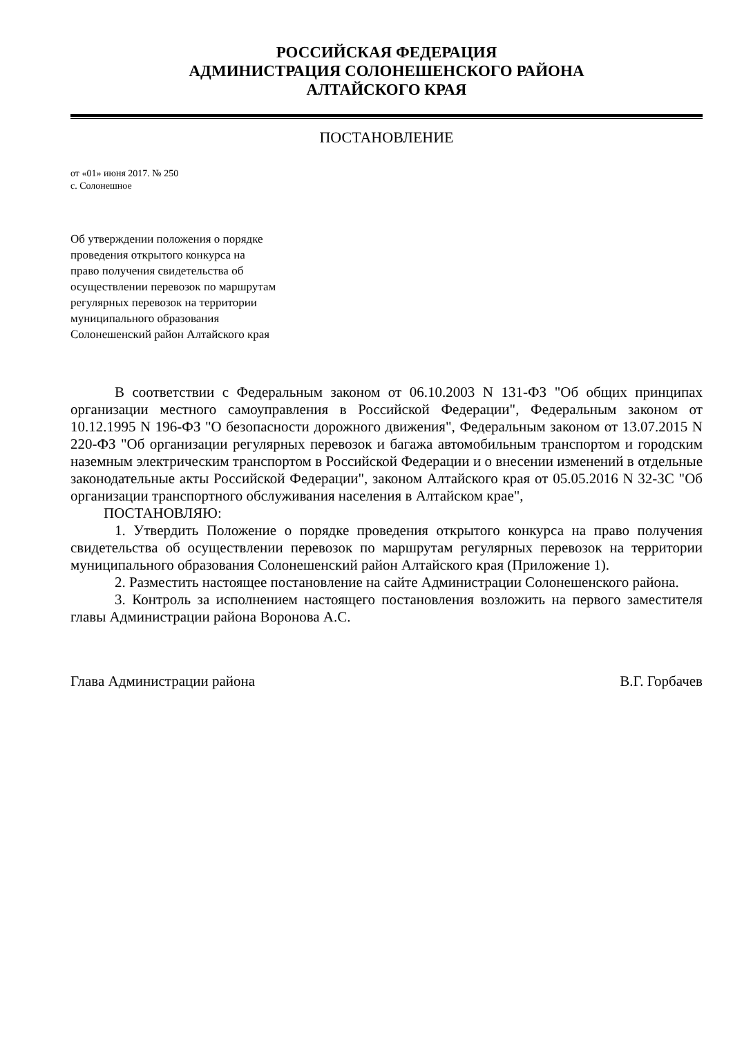РОССИЙСКАЯ ФЕДЕРАЦИЯ
АДМИНИСТРАЦИЯ СОЛОНЕШЕНСКОГО РАЙОНА
АЛТАЙСКОГО КРАЯ
ПОСТАНОВЛЕНИЕ
от «01» июня 2017. № 250
с. Солонешное
Об утверждении положения о порядке
проведения открытого конкурса на
право получения свидетельства об
осуществлении перевозок по маршрутам
регулярных перевозок на территории
муниципального образования
Солонешенский район Алтайского края
В соответствии с Федеральным законом от 06.10.2003 N 131-ФЗ "Об общих принципах организации местного самоуправления в Российской Федерации", Федеральным законом от 10.12.1995 N 196-ФЗ "О безопасности дорожного движения", Федеральным законом от 13.07.2015 N 220-ФЗ "Об организации регулярных перевозок и багажа автомобильным транспортом и городским наземным электрическим транспортом в Российской Федерации и о внесении изменений в отдельные законодательные акты Российской Федерации", законом Алтайского края от 05.05.2016 N 32-ЗС "Об организации транспортного обслуживания населения в Алтайском крае",
ПОСТАНОВЛЯЮ:
1. Утвердить Положение о порядке проведения открытого конкурса на право получения свидетельства об осуществлении перевозок по маршрутам регулярных перевозок на территории муниципального образования Солонешенский район Алтайского края (Приложение 1).
2. Разместить настоящее постановление на сайте Администрации Солонешенского района.
3. Контроль за исполнением настоящего постановления возложить на первого заместителя главы Администрации района Воронова А.С.
Глава Администрации района В.Г. Горбачев